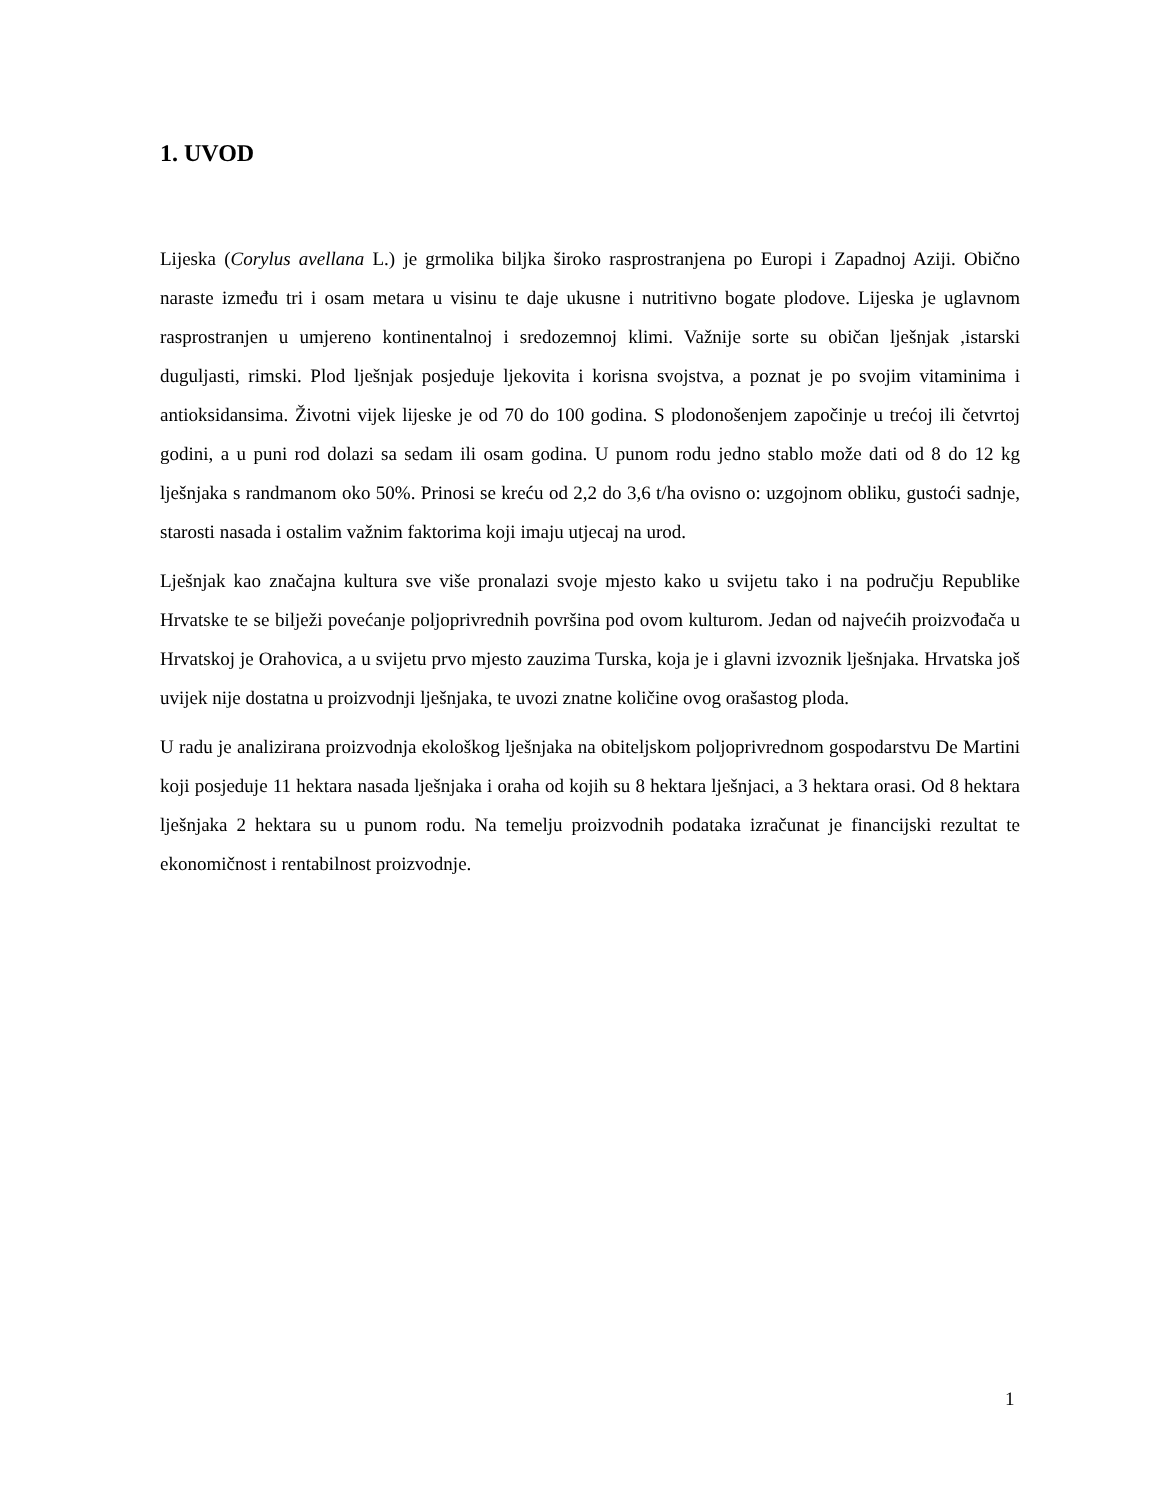1. UVOD
Lijeska (Corylus avellana L.) je grmolika biljka široko rasprostranjena po Europi i Zapadnoj Aziji. Obično naraste između tri i osam metara u visinu te daje ukusne i nutritivno bogate plodove. Lijeska je uglavnom rasprostranjen u umjereno kontinentalnoj i sredozemnoj klimi. Važnije sorte su običan lješnjak ,istarski duguljasti, rimski. Plod lješnjak posjeduje ljekovita i korisna svojstva, a poznat je po svojim vitaminima i antioksidansima. Životni vijek lijeske je od 70 do 100 godina. S plodonošenjem započinje u trećoj ili četvrtoj godini, a u puni rod dolazi sa sedam ili osam godina. U punom rodu jedno stablo može dati od 8 do 12 kg lješnjaka s randmanom oko 50%. Prinosi se kreću od 2,2 do 3,6 t/ha ovisno o: uzgojnom obliku, gustoći sadnje, starosti nasada i ostalim važnim faktorima koji imaju utjecaj na urod.
Lješnjak kao značajna kultura sve više pronalazi svoje mjesto kako u svijetu tako i na području Republike Hrvatske te se bilježi povećanje poljoprivrednih površina pod ovom kulturom. Jedan od najvećih proizvođača u Hrvatskoj je Orahovica, a u svijetu prvo mjesto zauzima Turska, koja je i glavni izvoznik lješnjaka. Hrvatska još uvijek nije dostatna u proizvodnji lješnjaka, te uvozi znatne količine ovog orašastog ploda.
U radu je analizirana proizvodnja ekološkog lješnjaka na obiteljskom poljoprivrednom gospodarstvu De Martini koji posjeduje 11 hektara nasada lješnjaka i oraha od kojih su 8 hektara lješnjaci, a 3 hektara orasi. Od 8 hektara lješnjaka 2 hektara su u punom rodu. Na temelju proizvodnih podataka izračunat je financijski rezultat te ekonomičnost i rentabilnost proizvodnje.
1